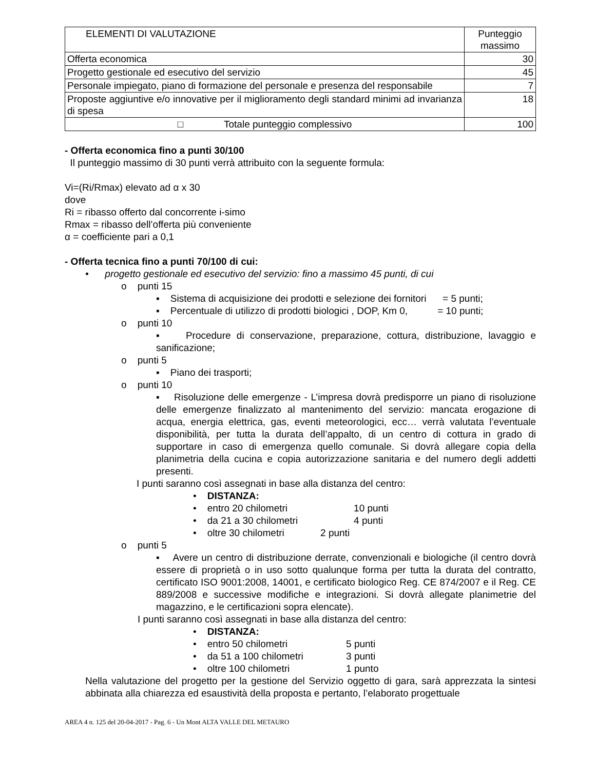| ELEMENTI DI VALUTAZIONE | Punteggio massimo |
| --- | --- |
| Offerta economica | 30 |
| Progetto gestionale ed esecutivo del servizio | 45 |
| Personale impiegato, piano di formazione del personale e presenza del responsabile | 7 |
| Proposte aggiuntive e/o innovative per il miglioramento degli standard minimi ad invarianza di spesa | 18 |
| □ Totale punteggio complessivo | 100 |
- Offerta economica fino a punti 30/100
Il punteggio massimo di 30 punti verrà attribuito con la seguente formula:
Vi=(Ri/Rmax) elevato ad α x 30
dove
Ri = ribasso offerto dal concorrente i-simo
Rmax = ribasso dell’offerta più conveniente
α = coefficiente pari a 0,1
- Offerta tecnica fino a punti 70/100 di cui:
• progetto gestionale ed esecutivo del servizio: fino a massimo 45 punti, di cui
o punti 15
▪ Sistema di acquisizione dei prodotti e selezione dei fornitori = 5 punti;
▪ Percentuale di utilizzo di prodotti biologici , DOP, Km 0, = 10 punti;
o punti 10
▪ Procedure di conservazione, preparazione, cottura, distribuzione, lavaggio e sanificazione;
o punti 5
▪ Piano dei trasporti;
o punti 10
▪ Risoluzione delle emergenze - L’impresa dovrà predisporre un piano di risoluzione delle emergenze finalizzato al mantenimento del servizio: mancata erogazione di acqua, energia elettrica, gas, eventi meteorologici, ecc… verrà valutata l’eventuale disponibilità, per tutta la durata dell’appalto, di un centro di cottura in grado di supportare in caso di emergenza quello comunale. Si dovrà allegare copia della planimetria della cucina e copia autorizzazione sanitaria e del numero degli addetti presenti.
I punti saranno così assegnati in base alla distanza del centro:
• DISTANZA:
• entro 20 chilometri 10 punti
• da 21 a 30 chilometri 4 punti
• oltre 30 chilometri 2 punti
o punti 5
▪ Avere un centro di distribuzione derrate, convenzionali e biologiche (il centro dovrà essere di proprietà o in uso sotto qualunque forma per tutta la durata del contratto, certificato ISO 9001:2008, 14001, e certificato biologico Reg. CE 874/2007 e il Reg. CE 889/2008 e successive modifiche e integrazioni. Si dovrà allegate planimetrie del magazzino, e le certificazioni sopra elencate).
I punti saranno così assegnati in base alla distanza del centro:
• DISTANZA:
• entro 50 chilometri 5 punti
• da 51 a 100 chilometri 3 punti
• oltre 100 chilometri 1 punto
Nella valutazione del progetto per la gestione del Servizio oggetto di gara, sarà apprezzata la sintesi abbinata alla chiarezza ed esaustività della proposta e pertanto, l’elaborato progettuale
AREA 4 n. 125 del 20-04-2017 - Pag. 6 - Un Mont ALTA VALLE DEL METAURO